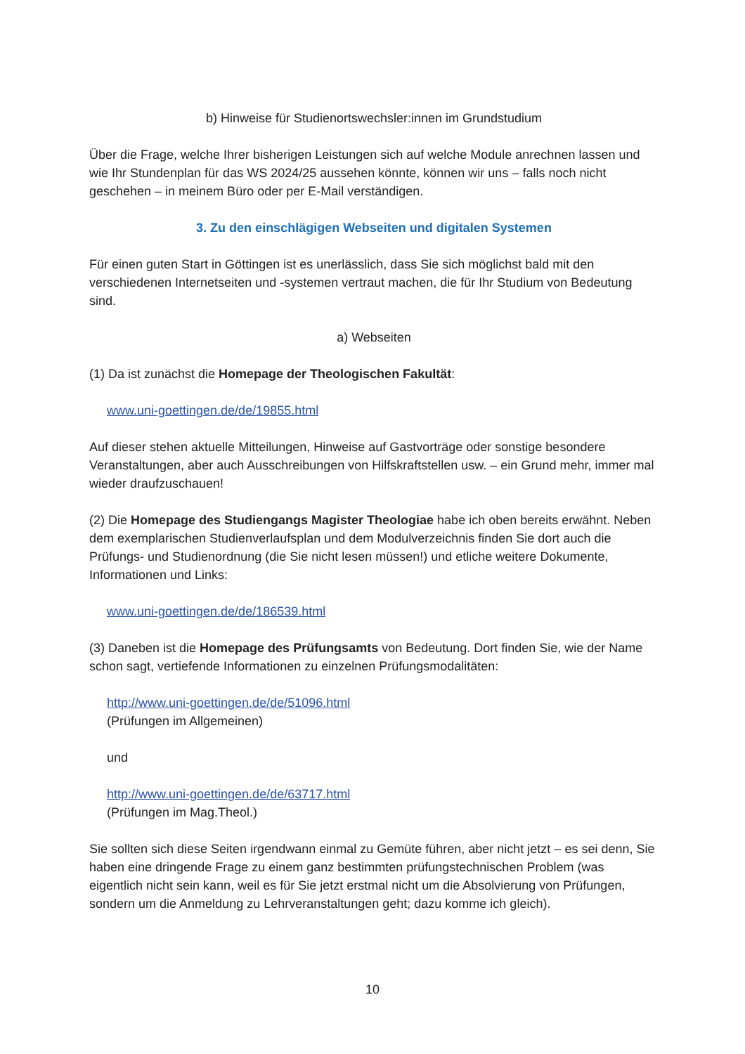b) Hinweise für Studienortswechsler:innen im Grundstudium
Über die Frage, welche Ihrer bisherigen Leistungen sich auf welche Module anrechnen lassen und wie Ihr Stundenplan für das WS 2024/25 aussehen könnte, können wir uns – falls noch nicht geschehen – in meinem Büro oder per E-Mail verständigen.
3. Zu den einschlägigen Webseiten und digitalen Systemen
Für einen guten Start in Göttingen ist es unerlässlich, dass Sie sich möglichst bald mit den verschiedenen Internetseiten und -systemen vertraut machen, die für Ihr Studium von Bedeutung sind.
a) Webseiten
(1) Da ist zunächst die Homepage der Theologischen Fakultät:
www.uni-goettingen.de/de/19855.html
Auf dieser stehen aktuelle Mitteilungen, Hinweise auf Gastvorträge oder sonstige besondere Veranstaltungen, aber auch Ausschreibungen von Hilfskraftstellen usw. – ein Grund mehr, immer mal wieder draufzuschauen!
(2) Die Homepage des Studiengangs Magister Theologiae habe ich oben bereits erwähnt. Neben dem exemplarischen Studienverlaufsplan und dem Modulverzeichnis finden Sie dort auch die Prüfungs- und Studienordnung (die Sie nicht lesen müssen!) und etliche weitere Dokumente, Informationen und Links:
www.uni-goettingen.de/de/186539.html
(3) Daneben ist die Homepage des Prüfungsamts von Bedeutung. Dort finden Sie, wie der Name schon sagt, vertiefende Informationen zu einzelnen Prüfungsmodalitäten:
http://www.uni-goettingen.de/de/51096.html
(Prüfungen im Allgemeinen)
und
http://www.uni-goettingen.de/de/63717.html
(Prüfungen im Mag.Theol.)
Sie sollten sich diese Seiten irgendwann einmal zu Gemüte führen, aber nicht jetzt – es sei denn, Sie haben eine dringende Frage zu einem ganz bestimmten prüfungstechnischen Problem (was eigentlich nicht sein kann, weil es für Sie jetzt erstmal nicht um die Absolvierung von Prüfungen, sondern um die Anmeldung zu Lehrveranstaltungen geht; dazu komme ich gleich).
10